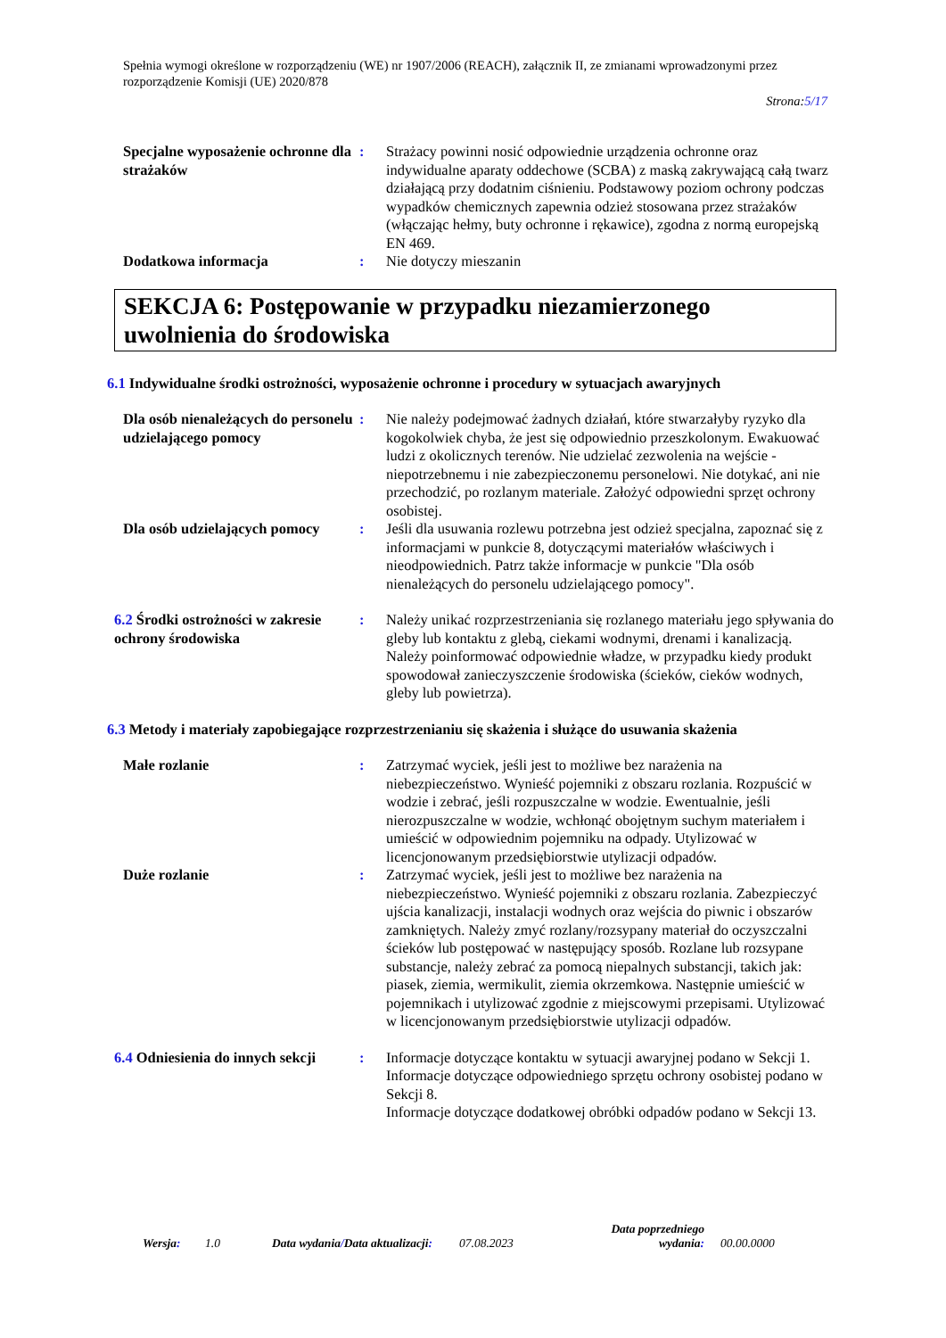Spełnia wymogi określone w rozporządzeniu (WE) nr 1907/2006 (REACH), załącznik II, ze zmianami wprowadzonymi przez rozporządzenie Komisji (UE) 2020/878
Strona:5/17
Specjalne wyposażenie ochronne dla strażaków
: Strażacy powinni nosić odpowiednie urządzenia ochronne oraz indywidualne aparaty oddechowe (SCBA) z maską zakrywającą całą twarz działającą przy dodatnim ciśnieniu. Podstawowy poziom ochrony podczas wypadków chemicznych zapewnia odzież stosowana przez strażaków (włączając hełmy, buty ochronne i rękawice), zgodna z normą europejską EN 469.
Dodatkowa informacja : Nie dotyczy mieszanin
SEKCJA 6: Postępowanie w przypadku niezamierzonego uwolnienia do środowiska
6.1 Indywidualne środki ostrożności, wyposażenie ochronne i procedury w sytuacjach awaryjnych
Dla osób nienależących do personelu udzielającego pomocy
: Nie należy podejmować żadnych działań, które stwarzałyby ryzyko dla kogokolwiek chyba, że jest się odpowiednio przeszkolonym. Ewakuować ludzi z okolicznych terenów. Nie udzielać zezwolenia na wejście - niepotrzebnemu i nie zabezpieczonemu personelowi. Nie dotykać, ani nie przechodzić, po rozlanym materiale. Założyć odpowiedni sprzęt ochrony osobistej.
Dla osób udzielających pomocy
: Jeśli dla usuwania rozlewu potrzebna jest odzież specjalna, zapoznać się z informacjami w punkcie 8, dotyczącymi materiałów właściwych i nieodpowiednich. Patrz także informacje w punkcie "Dla osób nienależących do personelu udzielającego pomocy".
6.2 Środki ostrożności w zakresie ochrony środowiska
: Należy unikać rozprzestrzeniania się rozlanego materiału jego spływania do gleby lub kontaktu z glebą, ciekami wodnymi, drenami i kanalizacją. Należy poinformować odpowiednie władze, w przypadku kiedy produkt spowodował zanieczyszczenie środowiska (ścieków, cieków wodnych, gleby lub powietrza).
6.3 Metody i materiały zapobiegające rozprzestrzenianiu się skażenia i służące do usuwania skażenia
Małe rozlanie : Zatrzymać wyciek, jeśli jest to możliwe bez narażenia na niebezpieczeństwo. Wynieść pojemniki z obszaru rozlania. Rozpuścić w wodzie i zebrać, jeśli rozpuszczalne w wodzie. Ewentualnie, jeśli nierozpuszczalne w wodzie, wchłonąć obojętnym suchym materiałem i umieścić w odpowiednim pojemniku na odpady. Utylizować w licencjonowanym przedsiębiorstwie utylizacji odpadów.
Duże rozlanie : Zatrzymać wyciek, jeśli jest to możliwe bez narażenia na niebezpieczeństwo. Wynieść pojemniki z obszaru rozlania. Zabezpieczyć ujścia kanalizacji, instalacji wodnych oraz wejścia do piwnic i obszarów zamkniętych. Należy zmyć rozlany/rozsypany materiał do oczyszczalni ścieków lub postępować w następujący sposób. Rozlane lub rozsypane substancje, należy zebrać za pomocą niepalnych substancji, takich jak: piasek, ziemia, wermikulit, ziemia okrzemkowa. Następnie umieścić w pojemnikach i utylizować zgodnie z miejscowymi przepisami. Utylizować w licencjonowanym przedsiębiorstwie utylizacji odpadów.
6.4 Odniesienia do innych sekcji
: Informacje dotyczące kontaktu w sytuacji awaryjnej podano w Sekcji 1.
Informacje dotyczące odpowiedniego sprzętu ochrony osobistej podano w Sekcji 8.
Informacje dotyczące dodatkowej obróbki odpadów podano w Sekcji 13.
Wersja: 1.0 Data wydania/Data aktualizacji:
07.08.2023
Data poprzedniego
wydania:
00.00.0000